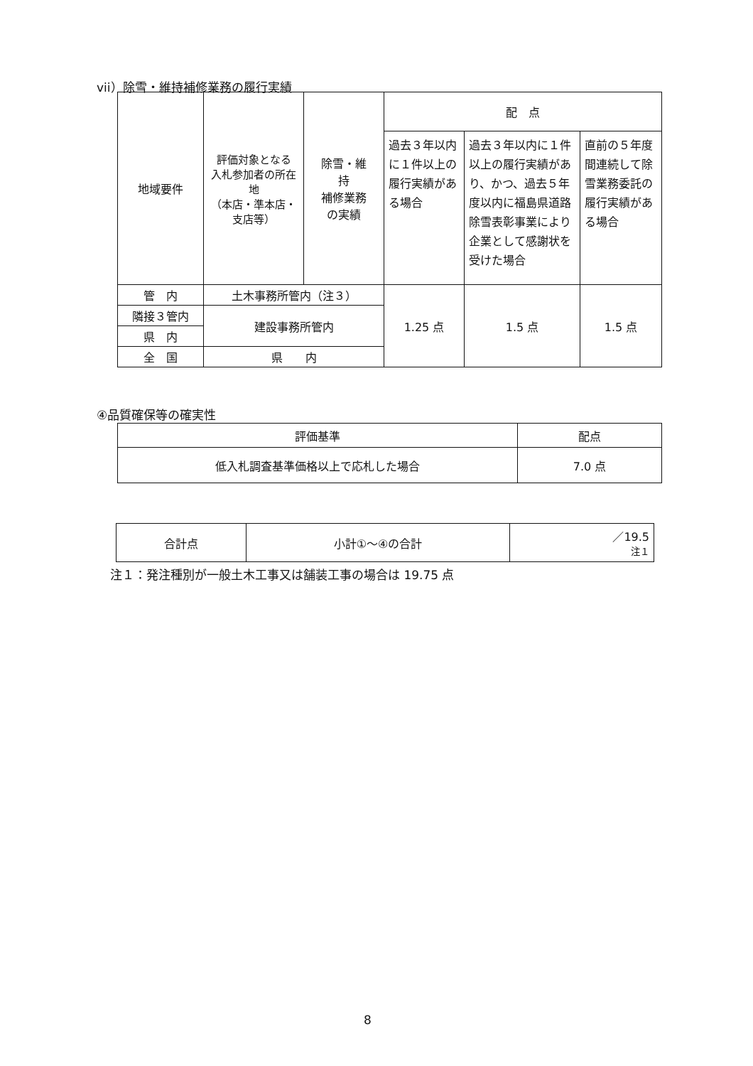vii）除雪・維持補修業務の履行実績
| 地域要件 | 評価対象となる 入札参加者の所在地 （本店・準本店・支店等） | 除雪・維 持 補修業務 の実績 | 配 点 | | |
| --- | --- | --- | --- | --- | --- |
| | | | 過去３年以内に１件以上の履行実績がある場合 | 過去３年以内に１件以上の履行実績があり、かつ、過去５年度以内に福島県道路除雪表彰事業により企業として感謝状を受けた場合 | 直前の５年度間連続して除雪業務委託の履行実績がある場合 |
| 管 内 | 土木事務所管内（注３） | | 1.25 点 | 1.5 点 | 1.5 点 |
| 隣接３管内 | 建設事務所管内 | | | | |
| 県 内 | | | | | |
| 全 国 | 県 内 | | | | |
④品質確保等の確実性
| 評価基準 | 配点 |
| --- | --- |
| 低入札調査基準価格以上で応札した場合 | 7.0 点 |
| 合計点 | 小計①～④の合計 | ／19.5 注１ |
注１：発注種別が一般土木工事又は舗装工事の場合は 19.75 点
8